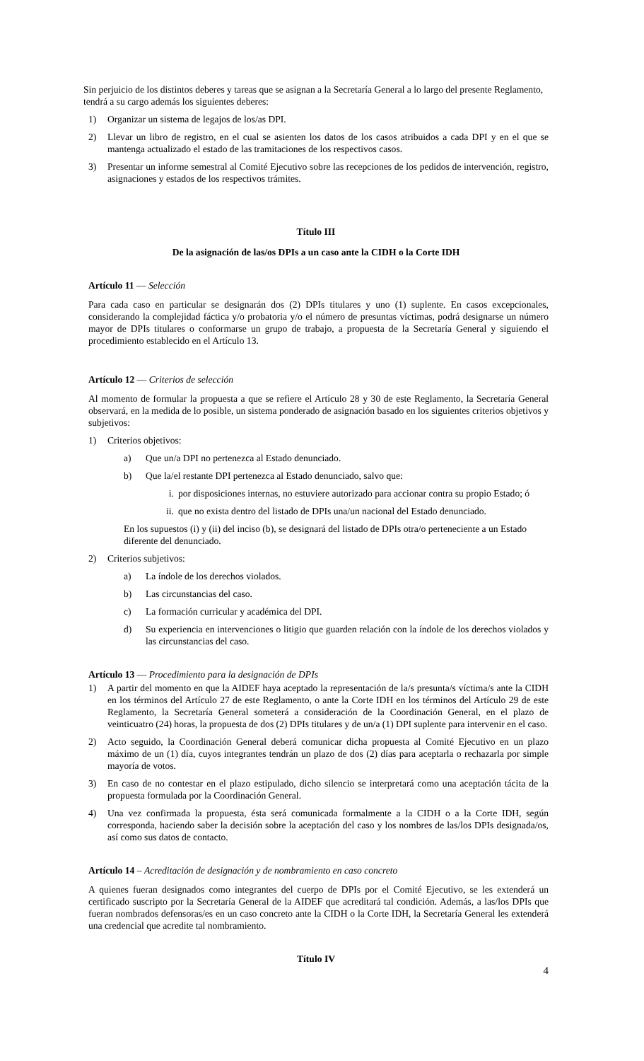Sin perjuicio de los distintos deberes y tareas que se asignan a la Secretaría General a lo largo del presente Reglamento, tendrá a su cargo además los siguientes deberes:
1) Organizar un sistema de legajos de los/as DPI.
2) Llevar un libro de registro, en el cual se asienten los datos de los casos atribuidos a cada DPI y en el que se mantenga actualizado el estado de las tramitaciones de los respectivos casos.
3) Presentar un informe semestral al Comité Ejecutivo sobre las recepciones de los pedidos de intervención, registro, asignaciones y estados de los respectivos trámites.
Título III
De la asignación de las/os DPIs a un caso ante la CIDH o la Corte IDH
Artículo 11 — Selección
Para cada caso en particular se designarán dos (2) DPIs titulares y uno (1) suplente. En casos excepcionales, considerando la complejidad fáctica y/o probatoria y/o el número de presuntas víctimas, podrá designarse un número mayor de DPIs titulares o conformarse un grupo de trabajo, a propuesta de la Secretaría General y siguiendo el procedimiento establecido en el Artículo 13.
Artículo 12 — Criterios de selección
Al momento de formular la propuesta a que se refiere el Artículo 28 y 30 de este Reglamento, la Secretaría General observará, en la medida de lo posible, un sistema ponderado de asignación basado en los siguientes criterios objetivos y subjetivos:
1) Criterios objetivos:
a) Que un/a DPI no pertenezca al Estado denunciado.
b) Que la/el restante DPI pertenezca al Estado denunciado, salvo que:
i. por disposiciones internas, no estuviere autorizado para accionar contra su propio Estado; ó
ii. que no exista dentro del listado de DPIs una/un nacional del Estado denunciado.
En los supuestos (i) y (ii) del inciso (b), se designará del listado de DPIs otra/o perteneciente a un Estado diferente del denunciado.
2) Criterios subjetivos:
a) La índole de los derechos violados.
b) Las circunstancias del caso.
c) La formación curricular y académica del DPI.
d) Su experiencia en intervenciones o litigio que guarden relación con la índole de los derechos violados y las circunstancias del caso.
Artículo 13 — Procedimiento para la designación de DPIs
1) A partir del momento en que la AIDEF haya aceptado la representación de la/s presunta/s víctima/s ante la CIDH en los términos del Artículo 27 de este Reglamento, o ante la Corte IDH en los términos del Artículo 29 de este Reglamento, la Secretaría General someterá a consideración de la Coordinación General, en el plazo de veinticuatro (24) horas, la propuesta de dos (2) DPIs titulares y de un/a (1) DPI suplente para intervenir en el caso.
2) Acto seguido, la Coordinación General deberá comunicar dicha propuesta al Comité Ejecutivo en un plazo máximo de un (1) día, cuyos integrantes tendrán un plazo de dos (2) días para aceptarla o rechazarla por simple mayoría de votos.
3) En caso de no contestar en el plazo estipulado, dicho silencio se interpretará como una aceptación tácita de la propuesta formulada por la Coordinación General.
4) Una vez confirmada la propuesta, ésta será comunicada formalmente a la CIDH o a la Corte IDH, según corresponda, haciendo saber la decisión sobre la aceptación del caso y los nombres de las/los DPIs designada/os, así como sus datos de contacto.
Artículo 14 – Acreditación de designación y de nombramiento en caso concreto
A quienes fueran designados como integrantes del cuerpo de DPIs por el Comité Ejecutivo, se les extenderá un certificado suscripto por la Secretaría General de la AIDEF que acreditará tal condición. Además, a las/los DPIs que fueran nombrados defensoras/es en un caso concreto ante la CIDH o la Corte IDH, la Secretaría General les extenderá una credencial que acredite tal nombramiento.
Título IV
4